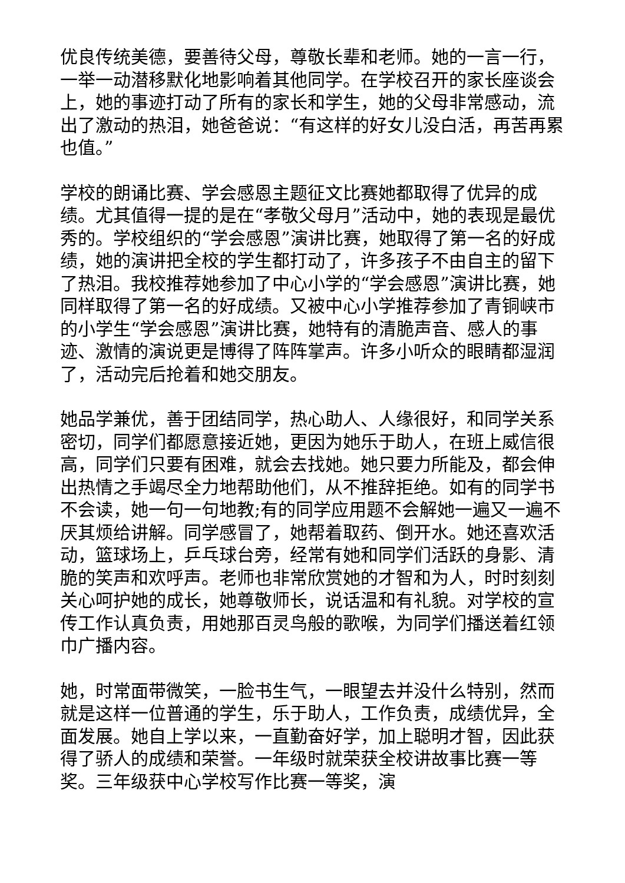优良传统美德，要善待父母，尊敬长辈和老师。她的一言一行，一举一动潜移默化地影响着其他同学。在学校召开的家长座谈会上，她的事迹打动了所有的家长和学生，她的父母非常感动，流出了激动的热泪，她爸爸说：“有这样的好女儿没白活，再苦再累也值。”
学校的朗诵比赛、学会感恩主题征文比赛她都取得了优异的成绩。尤其值得一提的是在“孝敬父母月”活动中，她的表现是最优秀的。学校组织的“学会感恩”演讲比赛，她取得了第一名的好成绩，她的演讲把全校的学生都打动了，许多孩子不由自主的留下了热泪。我校推荐她参加了中心小学的“学会感恩”演讲比赛，她同样取得了第一名的好成绩。又被中心小学推荐参加了青铜峡市的小学生“学会感恩”演讲比赛，她特有的清脆声音、感人的事迹、激情的演说更是博得了阵阵掌声。许多小听众的眼睛都湿润了，活动完后抢着和她交朋友。
她品学兼优，善于团结同学，热心助人、人缘很好，和同学关系密切，同学们都愿意接近她，更因为她乐于助人，在班上威信很高，同学们只要有困难，就会去找她。她只要力所能及，都会伸出热情之手竭尽全力地帮助他们，从不推辞拒绝。如有的同学书不会读，她一句一句地教;有的同学应用题不会解她一遍又一遍不厌其烦给讲解。同学感冒了，她帮着取药、倒开水。她还喜欢活动，篮球场上，乒乓球台旁，经常有她和同学们活跃的身影、清脆的笑声和欢呼声。老师也非常欣赏她的才智和为人，时时刻刻关心呵护她的成长，她尊敬师长，说话温和有礼貌。对学校的宣传工作认真负责，用她那百灵鸟般的歌喉，为同学们播送着红领巾广播内容。
她，时常面带微笑，一脸书生气，一眼望去并没什么特别，然而就是这样一位普通的学生，乐于助人，工作负责，成绩优异，全面发展。她自上学以来，一直勤奋好学，加上聪明才智，因此获得了骄人的成绩和荣誉。一年级时就荣获全校讲故事比赛一等奖。三年级获中心学校写作比赛一等奖，演